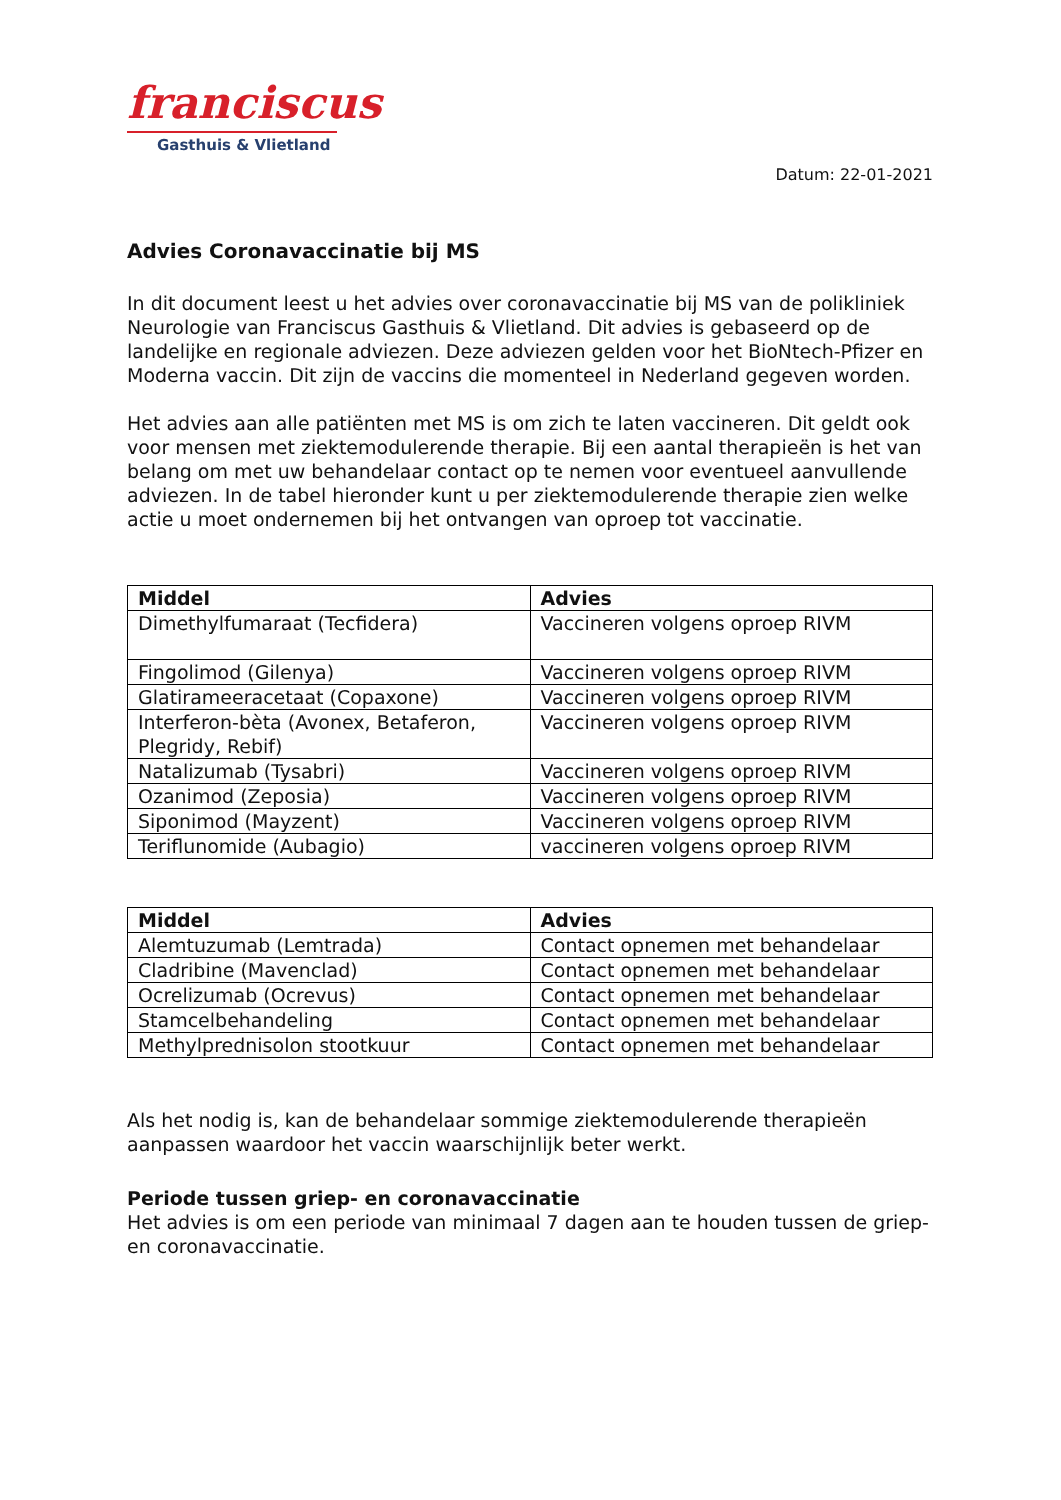franciscus
Gasthuis & Vlietland
Datum: 22-01-2021
Advies Coronavaccinatie bij MS
In dit document leest u het advies over coronavaccinatie bij MS van de polikliniek Neurologie van Franciscus Gasthuis & Vlietland. Dit advies is gebaseerd op de landelijke en regionale adviezen. Deze adviezen gelden voor het BioNtech-Pfizer en Moderna vaccin. Dit zijn de vaccins die momenteel in Nederland gegeven worden.
Het advies aan alle patiënten met MS is om zich te laten vaccineren. Dit geldt ook voor mensen met ziektemodulerende therapie. Bij een aantal therapieën is het van belang om met uw behandelaar contact op te nemen voor eventueel aanvullende adviezen. In de tabel hieronder kunt u per ziektemodulerende therapie zien welke actie u moet ondernemen bij het ontvangen van oproep tot vaccinatie.
| Middel | Advies |
| --- | --- |
| Dimethylfumaraat (Tecfidera) | Vaccineren volgens oproep RIVM |
| Fingolimod (Gilenya) | Vaccineren volgens oproep RIVM |
| Glatirameeracetaat (Copaxone) | Vaccineren volgens oproep RIVM |
| Interferon-bèta (Avonex, Betaferon, Plegridy, Rebif) | Vaccineren volgens oproep RIVM |
| Natalizumab (Tysabri) | Vaccineren volgens oproep RIVM |
| Ozanimod (Zeposia) | Vaccineren volgens oproep RIVM |
| Siponimod (Mayzent) | Vaccineren volgens oproep RIVM |
| Teriflunomide (Aubagio) | vaccineren volgens oproep RIVM |
| Middel | Advies |
| --- | --- |
| Alemtuzumab (Lemtrada) | Contact opnemen met behandelaar |
| Cladribine (Mavenclad) | Contact opnemen met behandelaar |
| Ocrelizumab (Ocrevus) | Contact opnemen met behandelaar |
| Stamcelbehandeling | Contact opnemen met behandelaar |
| Methylprednisolon stootkuur | Contact opnemen met behandelaar |
Als het nodig is, kan de behandelaar sommige ziektemodulerende therapieën aanpassen waardoor het vaccin waarschijnlijk beter werkt.
Periode tussen griep- en coronavaccinatie
Het advies is om een periode van minimaal 7 dagen aan te houden tussen de griep- en coronavaccinatie.